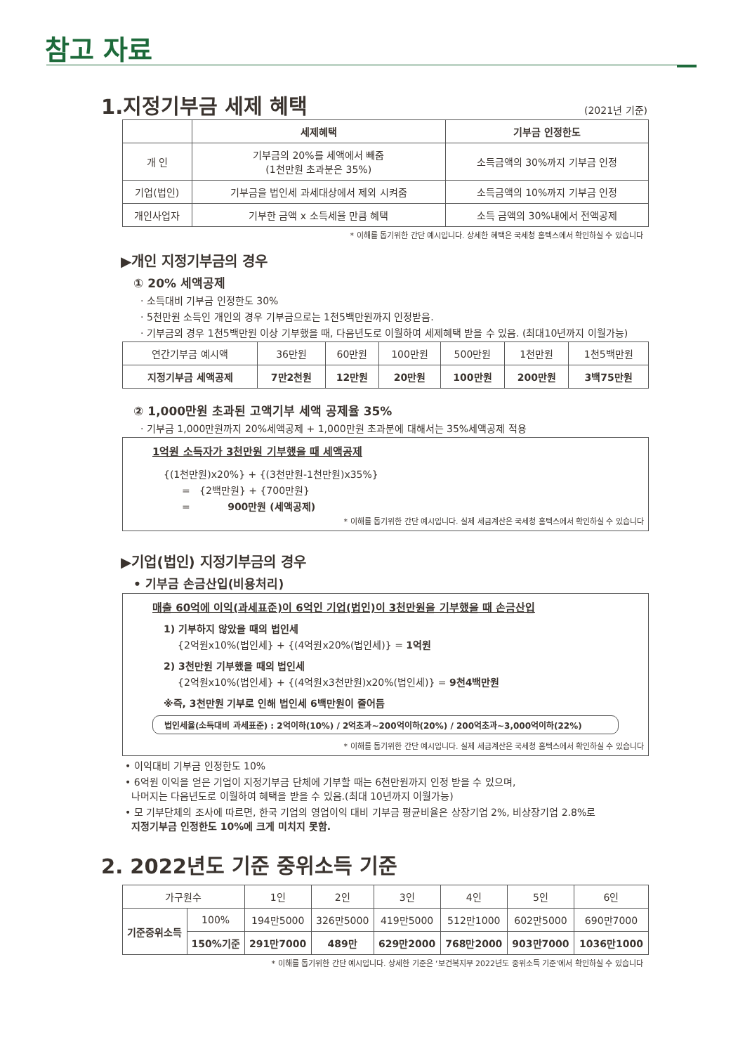참고 자료
1.지정기부금 세제 혜택 (2021년 기준)
| | 세제혜택 | 기부금 인정한도 |
| --- | --- | --- |
| 개 인 | 기부금의 20%를 세액에서 빼줌 (1천만원 초과분은 35%) | 소득금액의 30%까지 기부금 인정 |
| 기업(법인) | 기부금을 법인세 과세대상에서 제외 시켜줌 | 소득금액의 10%까지 기부금 인정 |
| 개인사업자 | 기부한 금액 x 소득세율 만큼 혜택 | 소득 금액의 30%내에서 전액공제 |
* 이해를 돕기위한 간단 예시입니다. 상세한 혜택은 국세청 홈텍스에서 확인하실 수 있습니다
▶개인 지정기부금의 경우
① 20% 세액공제
· 소득대비 기부금 인정한도 30%
· 5천만원 소득인 개인의 경우 기부금으로는 1천5백만원까지 인정받음.
· 기부금의 경우 1천5백만원 이상 기부했을 때, 다음년도로 이월하여 세제혜택 받을 수 있음. (최대10년까지 이월가능)
| 연간기부금 예시액 | 36만원 | 60만원 | 100만원 | 500만원 | 1천만원 | 1천5백만원 |
| 지정기부금 세액공제 | 7만2천원 | 12만원 | 20만원 | 100만원 | 200만원 | 3백75만원 |
② 1,000만원 초과된 고액기부 세액 공제율 35%
· 기부금 1,000만원까지 20%세액공제 + 1,000만원 초과분에 대해서는 35%세액공제 적용
1억원 소득자가 3천만원 기부했을 때 세액공제
{(1천만원)x20%} + {(3천만원-1천만원)x35%}
= {2백만원} + {700만원}
= 900만원 (세액공제)
* 이해를 돕기위한 간단 예시입니다. 실제 세금계산은 국세청 홈텍스에서 확인하실 수 있습니다
▶기업(법인) 지정기부금의 경우
• 기부금 손금산입(비용처리)
매출 60억에 이익(과세표준)이 6억인 기업(법인)이 3천만원을 기부했을 때 손금산입
1) 기부하지 않았을 때의 법인세
{2억원x10%(법인세} + {(4억원x20%(법인세)} = 1억원
2) 3천만원 기부했을 때의 법인세
{2억원x10%(법인세} + {(4억원x3천만원)x20%(법인세)} = 9천4백만원
※즉, 3천만원 기부로 인해 법인세 6백만원이 줄어듬
법인세율(소득대비 과세표준) : 2억이하(10%) / 2억초과~200억이하(20%) / 200억초과~3,000억이하(22%)
* 이해를 돕기위한 간단 예시입니다. 실제 세금계산은 국세청 홈텍스에서 확인하실 수 있습니다
• 이익대비 기부금 인정한도 10%
• 6억원 이익을 얻은 기업이 지정기부금 단체에 기부할 때는 6천만원까지 인정 받을 수 있으며,
나머지는 다음년도로 이월하여 혜택을 받을 수 있음.(최대 10년까지 이월가능)
• 모 기부단체의 조사에 따르면, 한국 기업의 영업이익 대비 기부금 평균비율은 상장기업 2%, 비상장기업 2.8%로
지정기부금 인정한도 10%에 크게 미치지 못함.
2. 2022년도 기준 중위소득 기준
| 가구원수 | | 1인 | 2인 | 3인 | 4인 | 5인 | 6인 |
| 기준중위소득 | 100% | 194만5000 | 326만5000 | 419만5000 | 512만1000 | 602만5000 | 690만7000 |
| | 150%기준 | 291만7000 | 489만 | 629만2000 | 768만2000 | 903만7000 | 1036만1000 |
* 이해를 돕기위한 간단 예시입니다. 상세한 기준은 ‘보건복지부 2022년도 중위소득 기준’에서 확인하실 수 있습니다